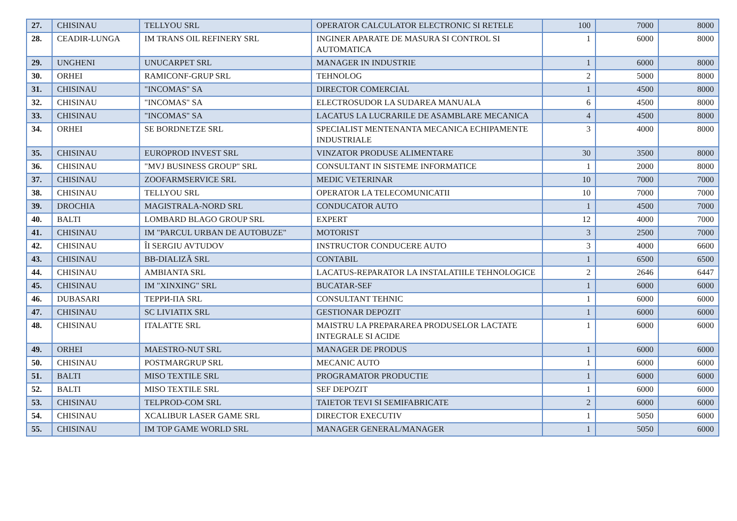| 27. | CHISINAU | TELLYOU SRL | OPERATOR CALCULATOR ELECTRONIC SI RETELE | 100 | 7000 | 8000 |
| 28. | CEADIR-LUNGA | IM TRANS OIL REFINERY SRL | INGINER APARATE DE MASURA SI CONTROL SI AUTOMATICA | 1 | 6000 | 8000 |
| 29. | UNGHENI | UNUCARPET SRL | MANAGER IN INDUSTRIE | 1 | 6000 | 8000 |
| 30. | ORHEI | RAMICONF-GRUP SRL | TEHNOLOG | 2 | 5000 | 8000 |
| 31. | CHISINAU | "INCOMAS" SA | DIRECTOR COMERCIAL | 1 | 4500 | 8000 |
| 32. | CHISINAU | "INCOMAS" SA | ELECTROSUDOR LA SUDAREA MANUALA | 6 | 4500 | 8000 |
| 33. | CHISINAU | "INCOMAS" SA | LACATUS LA LUCRARILE DE ASAMBLARE MECANICA | 4 | 4500 | 8000 |
| 34. | ORHEI | SE BORDNETZE SRL | SPECIALIST MENTENANTA MECANICA ECHIPAMENTE INDUSTRIALE | 3 | 4000 | 8000 |
| 35. | CHISINAU | EUROPROD INVEST SRL | VINZATOR PRODUSE ALIMENTARE | 30 | 3500 | 8000 |
| 36. | CHISINAU | "MVJ BUSINESS GROUP" SRL | CONSULTANT IN SISTEME INFORMATICE | 1 | 2000 | 8000 |
| 37. | CHISINAU | ZOOFARMSERVICE SRL | MEDIC VETERINAR | 10 | 7000 | 7000 |
| 38. | CHISINAU | TELLYOU SRL | OPERATOR LA TELECOMUNICATII | 10 | 7000 | 7000 |
| 39. | DROCHIA | MAGISTRALA-NORD SRL | CONDUCATOR AUTO | 1 | 4500 | 7000 |
| 40. | BALTI | LOMBARD BLAGO GROUP SRL | EXPERT | 12 | 4000 | 7000 |
| 41. | CHISINAU | IM "PARCUL URBAN DE AUTOBUZE" | MOTORIST | 3 | 2500 | 7000 |
| 42. | CHISINAU | ÎI SERGIU AVTUDOV | INSTRUCTOR CONDUCERE AUTO | 3 | 4000 | 6600 |
| 43. | CHISINAU | BB-DIALIZĂ SRL | CONTABIL | 1 | 6500 | 6500 |
| 44. | CHISINAU | AMBIANTA SRL | LACATUS-REPARATOR LA INSTALATIILE TEHNOLOGICE | 2 | 2646 | 6447 |
| 45. | CHISINAU | IM "XINXING" SRL | BUCATAR-SEF | 1 | 6000 | 6000 |
| 46. | DUBASARI | ТЕРРИ-ПА SRL | CONSULTANT TEHNIC | 1 | 6000 | 6000 |
| 47. | CHISINAU | SC LIVIATIX SRL | GESTIONAR DEPOZIT | 1 | 6000 | 6000 |
| 48. | CHISINAU | ITALATTE SRL | MAISTRU LA PREPARAREA PRODUSELOR LACTATE INTEGRALE SI ACIDE | 1 | 6000 | 6000 |
| 49. | ORHEI | MAESTRO-NUT SRL | MANAGER DE PRODUS | 1 | 6000 | 6000 |
| 50. | CHISINAU | POSTMARGRUP SRL | MECANIC AUTO | 1 | 6000 | 6000 |
| 51. | BALTI | MISO TEXTILE SRL | PROGRAMATOR PRODUCTIE | 1 | 6000 | 6000 |
| 52. | BALTI | MISO TEXTILE SRL | SEF DEPOZIT | 1 | 6000 | 6000 |
| 53. | CHISINAU | TELPROD-COM SRL | TAIETOR TEVI SI SEMIFABRICATE | 2 | 6000 | 6000 |
| 54. | CHISINAU | XCALIBUR LASER GAME SRL | DIRECTOR EXECUTIV | 1 | 5050 | 6000 |
| 55. | CHISINAU | IM TOP GAME WORLD SRL | MANAGER GENERAL/MANAGER | 1 | 5050 | 6000 |